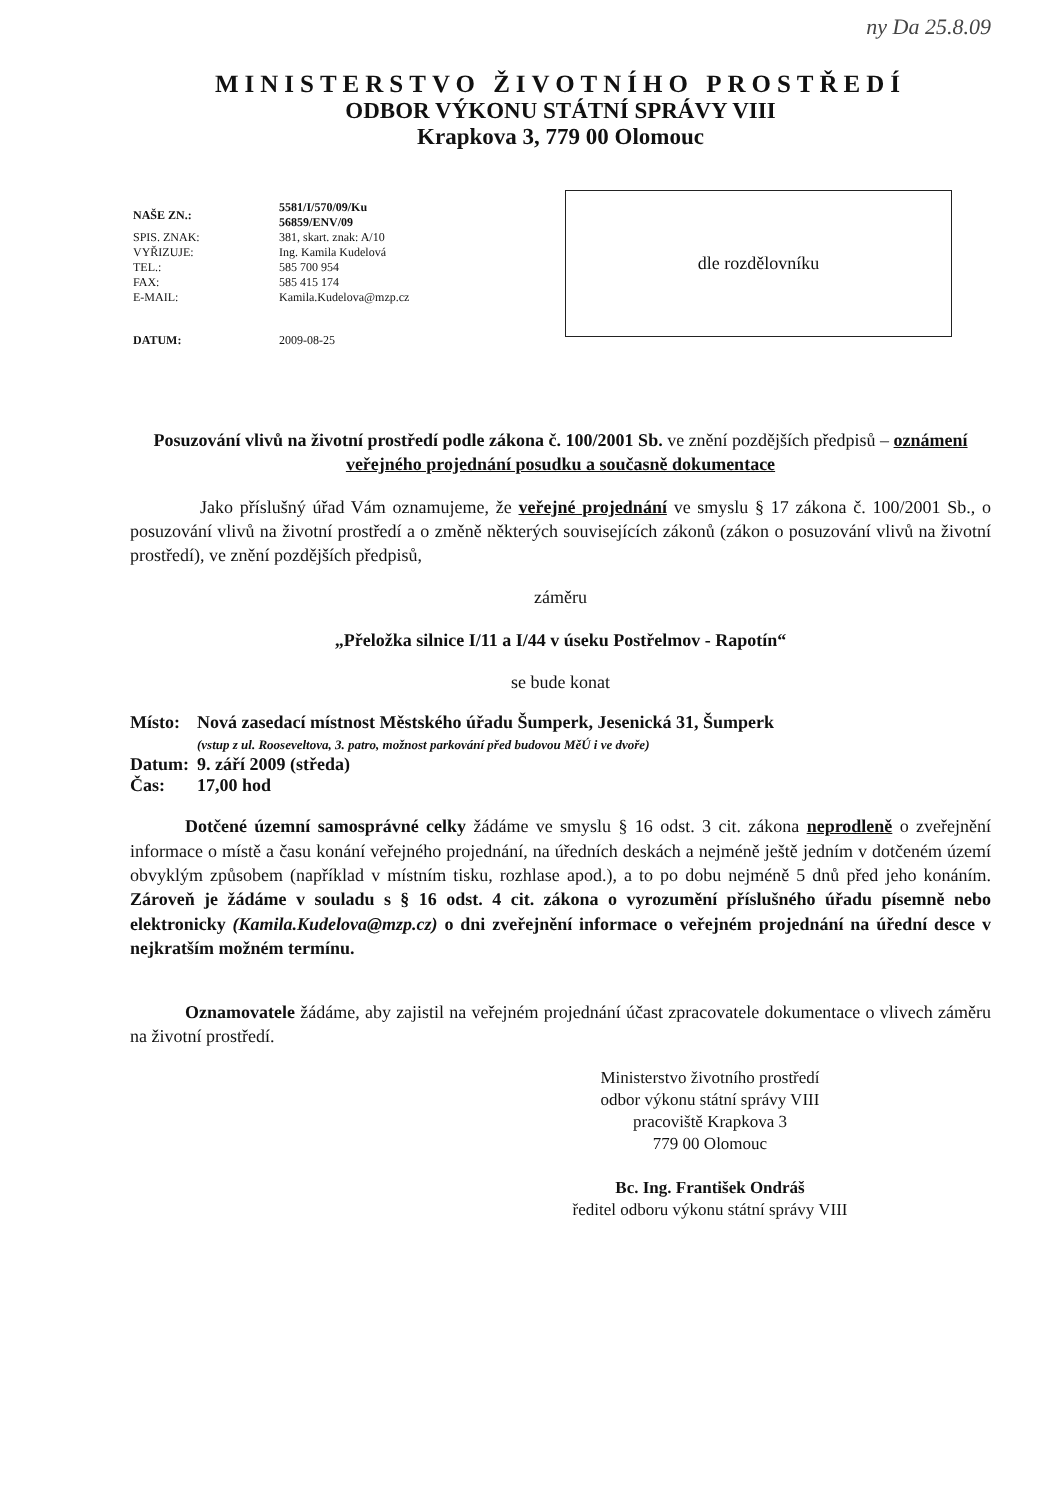ny Da 25.8.09
MINISTERSTVO ŽIVOTNÍHO PROSTŘEDÍ
ODBOR VÝKONU STÁTNÍ SPRÁVY VIII
Krapkova 3, 779 00 Olomouc
| NAŠE ZN.: | 5581/I/570/09/Ku 56859/ENV/09 |
| SPIS. ZNAK: | 381, skart. znak: A/10 |
| VYŘIZUJE: | Ing. Kamila Kudelová |
| TEL.: | 585 700 954 |
| FAX: | 585 415 174 |
| E-MAIL: | Kamila.Kudelova@mzp.cz |
| DATUM: | 2009-08-25 |
dle rozdělovníku
Posuzování vlivů na životní prostředí podle zákona č. 100/2001 Sb. ve znění pozdějších předpisů – oznámení veřejného projednání posudku a současně dokumentace
Jako příslušný úřad Vám oznamujeme, že veřejné projednání ve smyslu § 17 zákona č. 100/2001 Sb., o posuzování vlivů na životní prostředí a o změně některých souvisejících zákonů (zákon o posuzování vlivů na životní prostředí), ve znění pozdějších předpisů,
záměru
„Přeložka silnice I/11 a I/44 v úseku Postřelmov - Rapotín“
se bude konat
| Místo: | Nová zasedací místnost Městského úřadu Šumperk, Jesenická 31, Šumperk (vstup z ul. Rooseveltova, 3. patro, možnost parkování před budovou MěÚ i ve dvoře) |
| Datum: | 9. září 2009 (středa) |
| Čas: | 17,00 hod |
Dotčené územní samosprávné celky žádáme ve smyslu § 16 odst. 3 cit. zákona neprodleně o zveřejnění informace o místě a času konání veřejného projednání, na úředních deskách a nejméně ještě jedním v dotčeném území obvyklým způsobem (například v místním tisku, rozhlase apod.), a to po dobu nejméně 5 dnů před jeho konáním. Zároveň je žádáme v souladu s § 16 odst. 4 cit. zákona o vyrozumění příslušného úřadu písemně nebo elektronicky (Kamila.Kudelova@mzp.cz) o dni zveřejnění informace o veřejném projednání na úřední desce v nejkratším možném termínu.
Oznamovatele žádáme, aby zajistil na veřejném projednání účast zpracovatele dokumentace o vlivech záměru na životní prostředí.
Ministerstvo životního prostředí
odbor výkonu státní správy VIII
pracoviště Krapkova 3
779 00 Olomouc
Bc. Ing. František Ondráš
ředitel odboru výkonu státní správy VIII